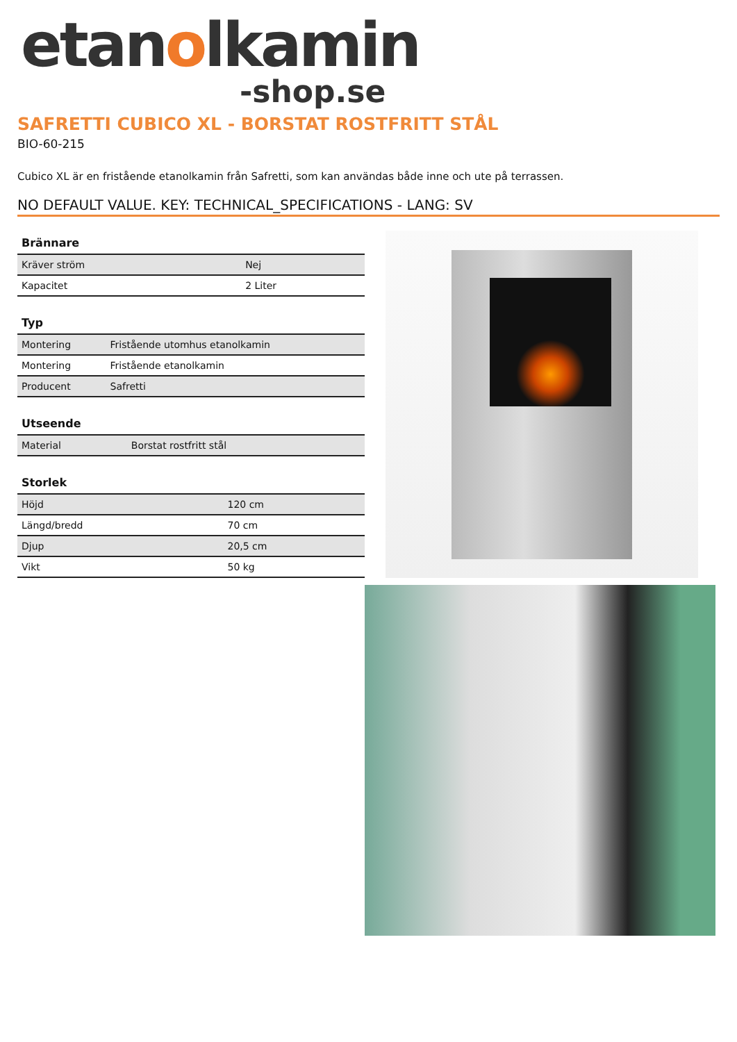etanolkamin
-shop.se
SAFRETTI CUBICO XL - BORSTAT ROSTFRITT STÅL
BIO-60-215
Cubico XL är en fristående etanolkamin från Safretti, som kan användas både inne och ute på terrassen.
NO DEFAULT VALUE. KEY: TECHNICAL_SPECIFICATIONS - LANG: SV
| Brännare | |
| --- | --- |
| Kräver ström | Nej |
| Kapacitet | 2 Liter |
| Typ | |
| --- | --- |
| Montering | Fristående utomhus etanolkamin |
| Montering | Fristående etanolkamin |
| Producent | Safretti |
| Utseende | |
| --- | --- |
| Material | Borstat rostfritt stål |
| Storlek | |
| --- | --- |
| Höjd | 120 cm |
| Längd/bredd | 70 cm |
| Djup | 20,5 cm |
| Vikt | 50 kg |